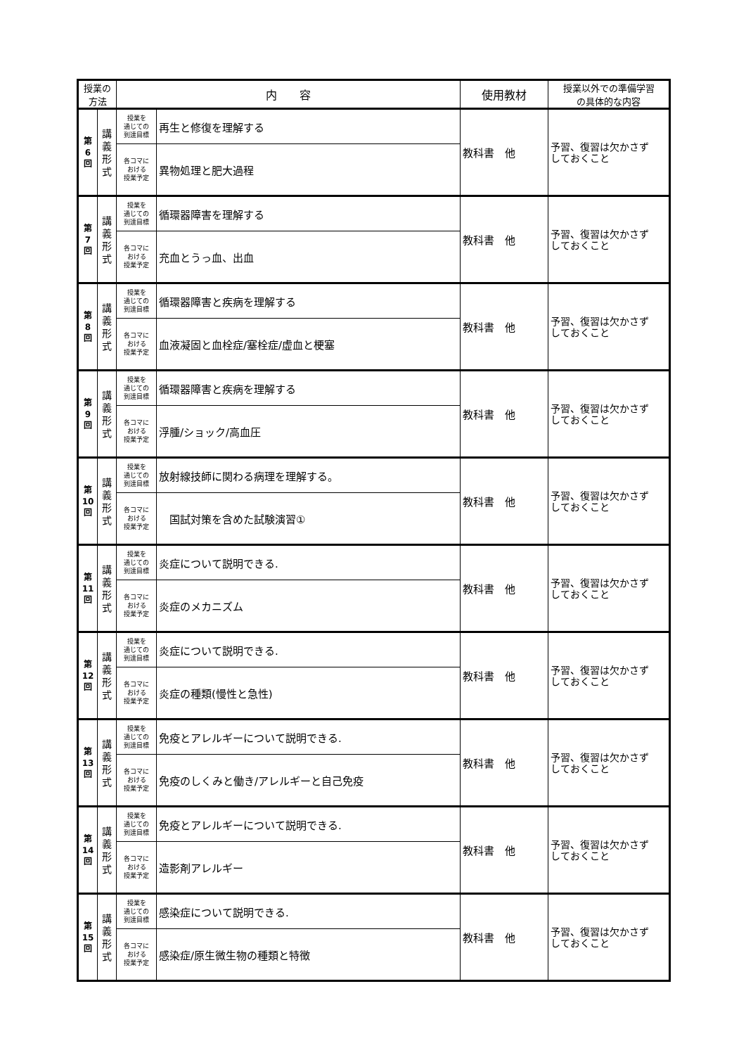| 授業の 方法 | | 内 容 | | 使用教材 | 授業以外での準備学習 の具体的な内容 |
| --- | --- | --- | --- | --- | --- |
| 第 6 回 | 講 義 形 式 | 授業を 通じての 到達目標 | 再生と修復を理解する | 教科書 他 | 予習、復習は欠かさず しておくこと |
| | | 各コマに おける 授業予定 | 異物処理と肥大過程 | | |
| 第 7 回 | 講 義 形 式 | 授業を 通じての 到達目標 | 循環器障害を理解する | 教科書 他 | 予習、復習は欠かさず しておくこと |
| | | 各コマに おける 授業予定 | 充血とうっ血、出血 | | |
| 第 8 回 | 講 義 形 式 | 授業を 通じての 到達目標 | 循環器障害と疾病を理解する | 教科書 他 | 予習、復習は欠かさず しておくこと |
| | | 各コマに おける 授業予定 | 血液凝固と血栓症/塞栓症/虚血と梗塞 | | |
| 第 9 回 | 講 義 形 式 | 授業を 通じての 到達目標 | 循環器障害と疾病を理解する | 教科書 他 | 予習、復習は欠かさず しておくこと |
| | | 各コマに おける 授業予定 | 浮腫/ショック/高血圧 | | |
| 第 10 回 | 講 義 形 式 | 授業を 通じての 到達目標 | 放射線技師に関わる病理を理解する。 | 教科書 他 | 予習、復習は欠かさず しておくこと |
| | | 各コマに おける 授業予定 | 国試対策を含めた試験演習① | | |
| 第 11 回 | 講 義 形 式 | 授業を 通じての 到達目標 | 炎症について説明できる. | 教科書 他 | 予習、復習は欠かさず しておくこと |
| | | 各コマに おける 授業予定 | 炎症のメカニズム | | |
| 第 12 回 | 講 義 形 式 | 授業を 通じての 到達目標 | 炎症について説明できる. | 教科書 他 | 予習、復習は欠かさず しておくこと |
| | | 各コマに おける 授業予定 | 炎症の種類(慢性と急性) | | |
| 第 13 回 | 講 義 形 式 | 授業を 通じての 到達目標 | 免疫とアレルギーについて説明できる. | 教科書 他 | 予習、復習は欠かさず しておくこと |
| | | 各コマに おける 授業予定 | 免疫のしくみと働き/アレルギーと自己免疫 | | |
| 第 14 回 | 講 義 形 式 | 授業を 通じての 到達目標 | 免疫とアレルギーについて説明できる. | 教科書 他 | 予習、復習は欠かさず しておくこと |
| | | 各コマに おける 授業予定 | 造影剤アレルギー | | |
| 第 15 回 | 講 義 形 式 | 授業を 通じての 到達目標 | 感染症について説明できる. | 教科書 他 | 予習、復習は欠かさず しておくこと |
| | | 各コマに おける 授業予定 | 感染症/原生微生物の種類と特徴 | | |